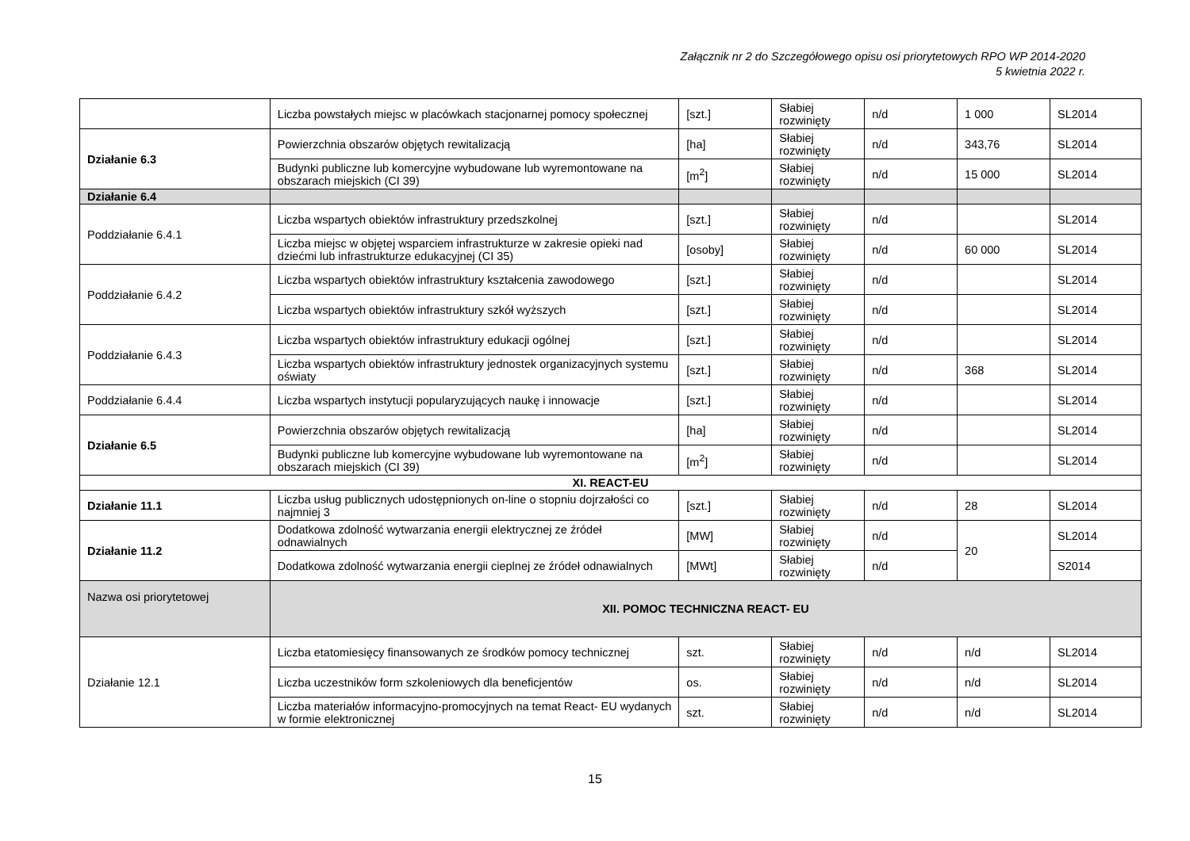Załącznik nr 2 do Szczegółowego opisu osi priorytetowych RPO WP 2014-2020
5 kwietnia 2022 r.
| | Liczba powstałych miejsc w placówkach stacjonarnej pomocy społecznej | [szt.] | Słabiej rozwinięty | n/d | 1 000 | SL2014 |
| Działanie 6.3 | Powierzchnia obszarów objętych rewitalizacją | [ha] | Słabiej rozwinięty | n/d | 343,76 | SL2014 |
| | Budynki publiczne lub komercyjne wybudowane lub wyremontowane na obszarach miejskich (CI 39) | [m<sup>2</sup>] | Słabiej rozwinięty | n/d | 15 000 | SL2014 |
| Działanie 6.4 | | | | | | |
| Poddziałanie 6.4.1 | Liczba wspartych obiektów infrastruktury przedszkolnej | [szt.] | Słabiej rozwinięty | n/d | | SL2014 |
| | Liczba miejsc w objętej wsparciem infrastrukturze w zakresie opieki nad dziećmi lub infrastrukturze edukacyjnej (CI 35) | [osoby] | Słabiej rozwinięty | n/d | 60 000 | SL2014 |
| Poddziałanie 6.4.2 | Liczba wspartych obiektów infrastruktury kształcenia zawodowego | [szt.] | Słabiej rozwinięty | n/d | | SL2014 |
| | Liczba wspartych obiektów infrastruktury szkół wyższych | [szt.] | Słabiej rozwinięty | n/d | | SL2014 |
| Poddziałanie 6.4.3 | Liczba wspartych obiektów infrastruktury edukacji ogólnej | [szt.] | Słabiej rozwinięty | n/d | | SL2014 |
| | Liczba wspartych obiektów infrastruktury jednostek organizacyjnych systemu oświaty | [szt.] | Słabiej rozwinięty | n/d | 368 | SL2014 |
| Poddziałanie 6.4.4 | Liczba wspartych instytucji popularyzujących naukę i innowacje | [szt.] | Słabiej rozwinięty | n/d | | SL2014 |
| Działanie 6.5 | Powierzchnia obszarów objętych rewitalizacją | [ha] | Słabiej rozwinięty | n/d | | SL2014 |
| | Budynki publiczne lub komercyjne wybudowane lub wyremontowane na obszarach miejskich (CI 39) | [m<sup>2</sup>] | Słabiej rozwinięty | n/d | | SL2014 |
| XI. REACT-EU | | | | | | |
| Działanie 11.1 | Liczba usług publicznych udostępnionych on-line o stopniu dojrzałości co najmniej 3 | [szt.] | Słabiej rozwinięty | n/d | 28 | SL2014 |
| Działanie 11.2 | Dodatkowa zdolność wytwarzania energii elektrycznej ze źródeł odnawialnych | [MW] | Słabiej rozwinięty | n/d | 20 | SL2014 |
| | Dodatkowa zdolność wytwarzania energii cieplnej ze źródeł odnawialnych | [MWt] | Słabiej rozwinięty | n/d | | S2014 |
| Nazwa osi priorytetowej | XII. POMOC TECHNICZNA REACT- EU | | | | | |
| Działanie 12.1 | Liczba etatomiesięcy finansowanych ze środków pomocy technicznej | szt. | Słabiej rozwinięty | n/d | n/d | SL2014 |
| | Liczba uczestników form szkoleniowych dla beneficjentów | os. | Słabiej rozwinięty | n/d | n/d | SL2014 |
| | Liczba materiałów informacyjno-promocyjnych na temat React- EU wydanych w formie elektronicznej | szt. | Słabiej rozwinięty | n/d | n/d | SL2014 |
15